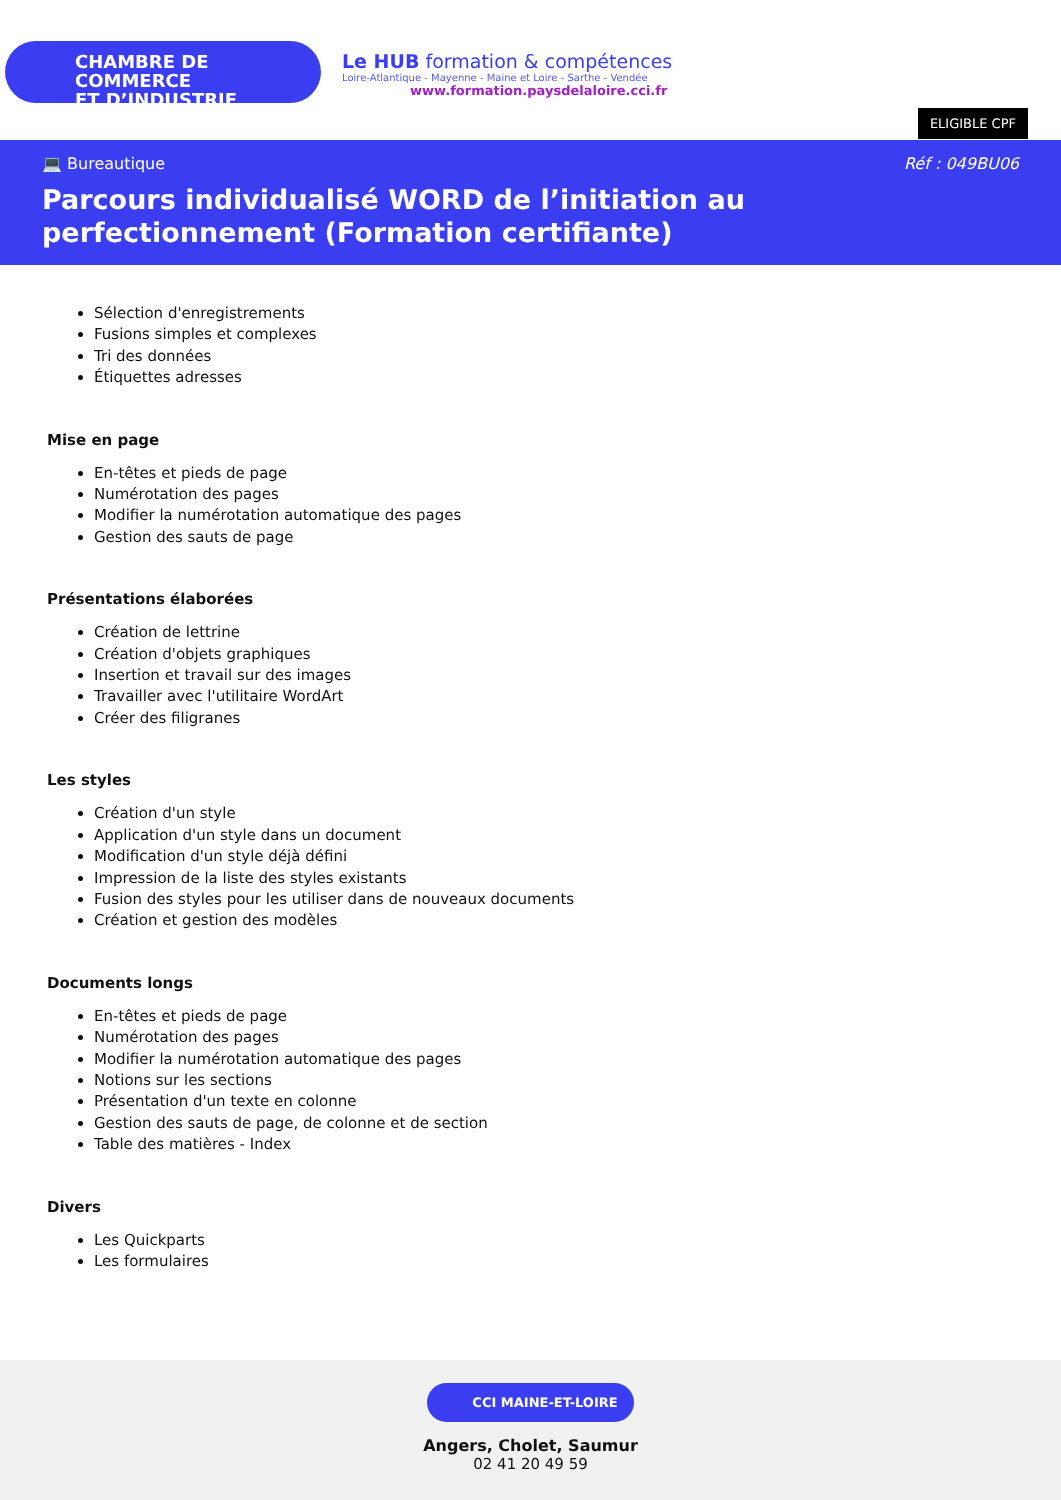CHAMBRE DE COMMERCE
ET D’INDUSTRIE
Le HUB formation & compétences
Loire-Atlantique - Mayenne - Maine et Loire - Sarthe - Vendée
www.formation.paysdelaloire.cci.fr
ELIGIBLE CPF
💻 Bureautique Réf : 049BU06
Parcours individualisé WORD de l’initiation au perfectionnement (Formation certifiante)
Sélection d'enregistrements
Fusions simples et complexes
Tri des données
Étiquettes adresses
Mise en page
En-têtes et pieds de page
Numérotation des pages
Modifier la numérotation automatique des pages
Gestion des sauts de page
Présentations élaborées
Création de lettrine
Création d'objets graphiques
Insertion et travail sur des images
Travailler avec l'utilitaire WordArt
Créer des filigranes
Les styles
Création d'un style
Application d'un style dans un document
Modification d'un style déjà défini
Impression de la liste des styles existants
Fusion des styles pour les utiliser dans de nouveaux documents
Création et gestion des modèles
Documents longs
En-têtes et pieds de page
Numérotation des pages
Modifier la numérotation automatique des pages
Notions sur les sections
Présentation d'un texte en colonne
Gestion des sauts de page, de colonne et de section
Table des matières - Index
Divers
Les Quickparts
Les formulaires
CCI MAINE-ET-LOIRE
Angers, Cholet, Saumur
02 41 20 49 59